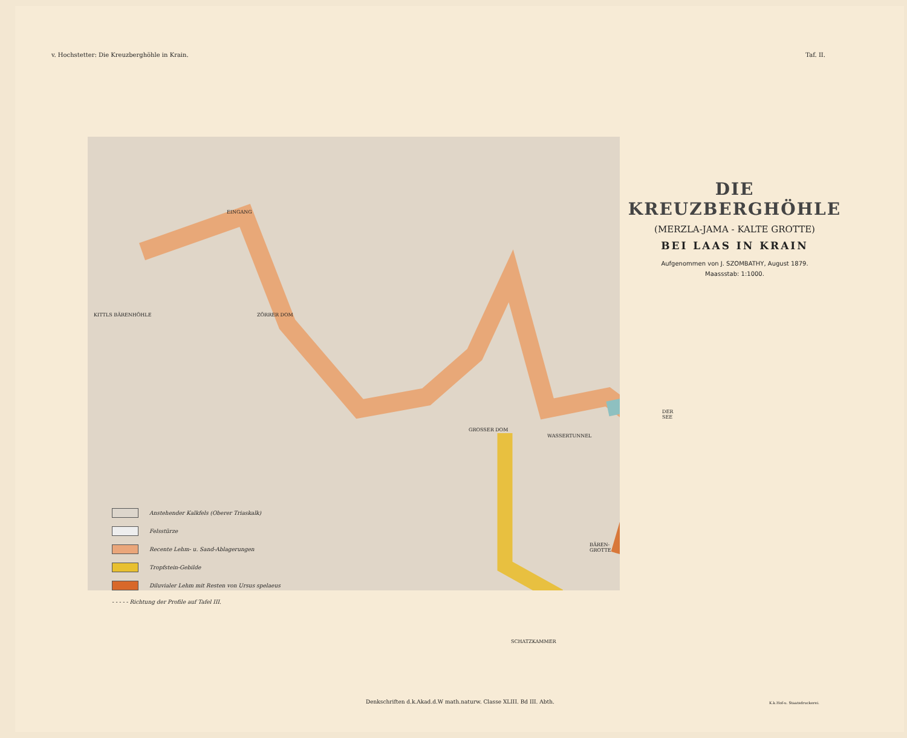v. Hochstetter: Die Kreuzberghöhle in Krain. Taf. II.
EINGANG
KITTLS BÄRENHÖHLE ZÖRRER DOM
GROSSER DOM
WASSERTUNNEL
DER SEE
SCHATZKAMMER
BÄREN-GROTTE
DIE KREUZBERGHÖHLE
(MERZLA-JAMA - KALTE GROTTE)
BEI LAAS IN KRAIN
Aufgenommen von J. SZOMBATHY, August 1879.
Maassstab: 1:1000.
Anstehender Kalkfels (Oberer Triaskalk)
Felsstürze
Recente Lehm- u. Sand-Ablagerungen
Tropfstein-Gebilde
Diluvialer Lehm mit Resten von Ursus spelaeus
- - - - - Richtung der Profile auf Tafel III.
Denkschriften d.k.Akad.d.W math.naturw. Classe XLIII. Bd III. Abth.
K.k.Hof-u. Staatsdruckerei.